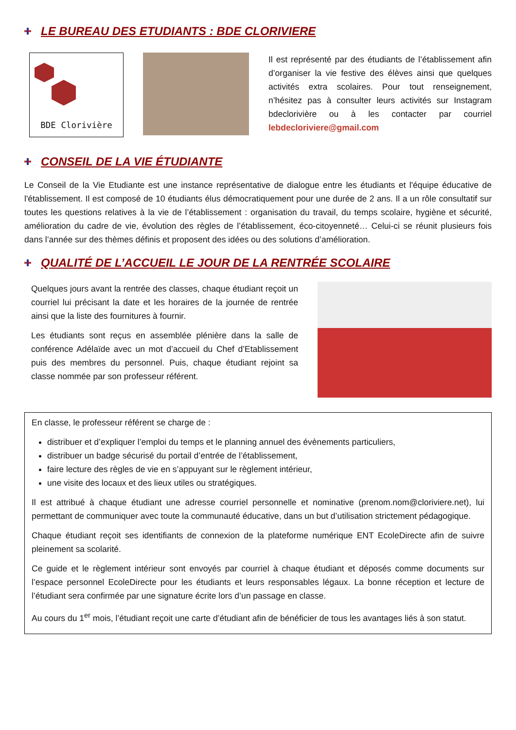LE BUREAU DES ETUDIANTS : BDE CLORIVIERE
BDE Clorivière
Il est représenté par des étudiants de l’établissement afin d’organiser la vie festive des élèves ainsi que quelques activités extra scolaires. Pour tout renseignement, n’hésitez pas à consulter leurs activités sur Instagram bdeclorivière ou à les contacter par courriel lebdecloriviere@gmail.com
CONSEIL DE LA VIE ÉTUDIANTE
Le Conseil de la Vie Etudiante est une instance représentative de dialogue entre les étudiants et l'équipe éducative de l'établissement. Il est composé de 10 étudiants élus démocratiquement pour une durée de 2 ans. Il a un rôle consultatif sur toutes les questions relatives à la vie de l’établissement : organisation du travail, du temps scolaire, hygiène et sécurité, amélioration du cadre de vie, évolution des règles de l’établissement, éco-citoyenneté… Celui-ci se réunit plusieurs fois dans l’année sur des thèmes définis et proposent des idées ou des solutions d’amélioration.
QUALITÉ DE L’ACCUEIL LE JOUR DE LA RENTRÉE SCOLAIRE
Quelques jours avant la rentrée des classes, chaque étudiant reçoit un courriel lui précisant la date et les horaires de la journée de rentrée ainsi que la liste des fournitures à fournir.
Les étudiants sont reçus en assemblée plénière dans la salle de conférence Adélaïde avec un mot d’accueil du Chef d’Etablissement puis des membres du personnel. Puis, chaque étudiant rejoint sa classe nommée par son professeur référent.
En classe, le professeur référent se charge de :
distribuer et d’expliquer l’emploi du temps et le planning annuel des évènements particuliers,
distribuer un badge sécurisé du portail d’entrée de l’établissement,
faire lecture des règles de vie en s’appuyant sur le règlement intérieur,
une visite des locaux et des lieux utiles ou stratégiques.
Il est attribué à chaque étudiant une adresse courriel personnelle et nominative (prenom.nom@cloriviere.net), lui permettant de communiquer avec toute la communauté éducative, dans un but d’utilisation strictement pédagogique.
Chaque étudiant reçoit ses identifiants de connexion de la plateforme numérique ENT EcoleDirecte afin de suivre pleinement sa scolarité.
Ce guide et le règlement intérieur sont envoyés par courriel à chaque étudiant et déposés comme documents sur l’espace personnel EcoleDirecte pour les étudiants et leurs responsables légaux. La bonne réception et lecture de l’étudiant sera confirmée par une signature écrite lors d’un passage en classe.
Au cours du 1<sup>er</sup> mois, l’étudiant reçoit une carte d’étudiant afin de bénéficier de tous les avantages liés à son statut.